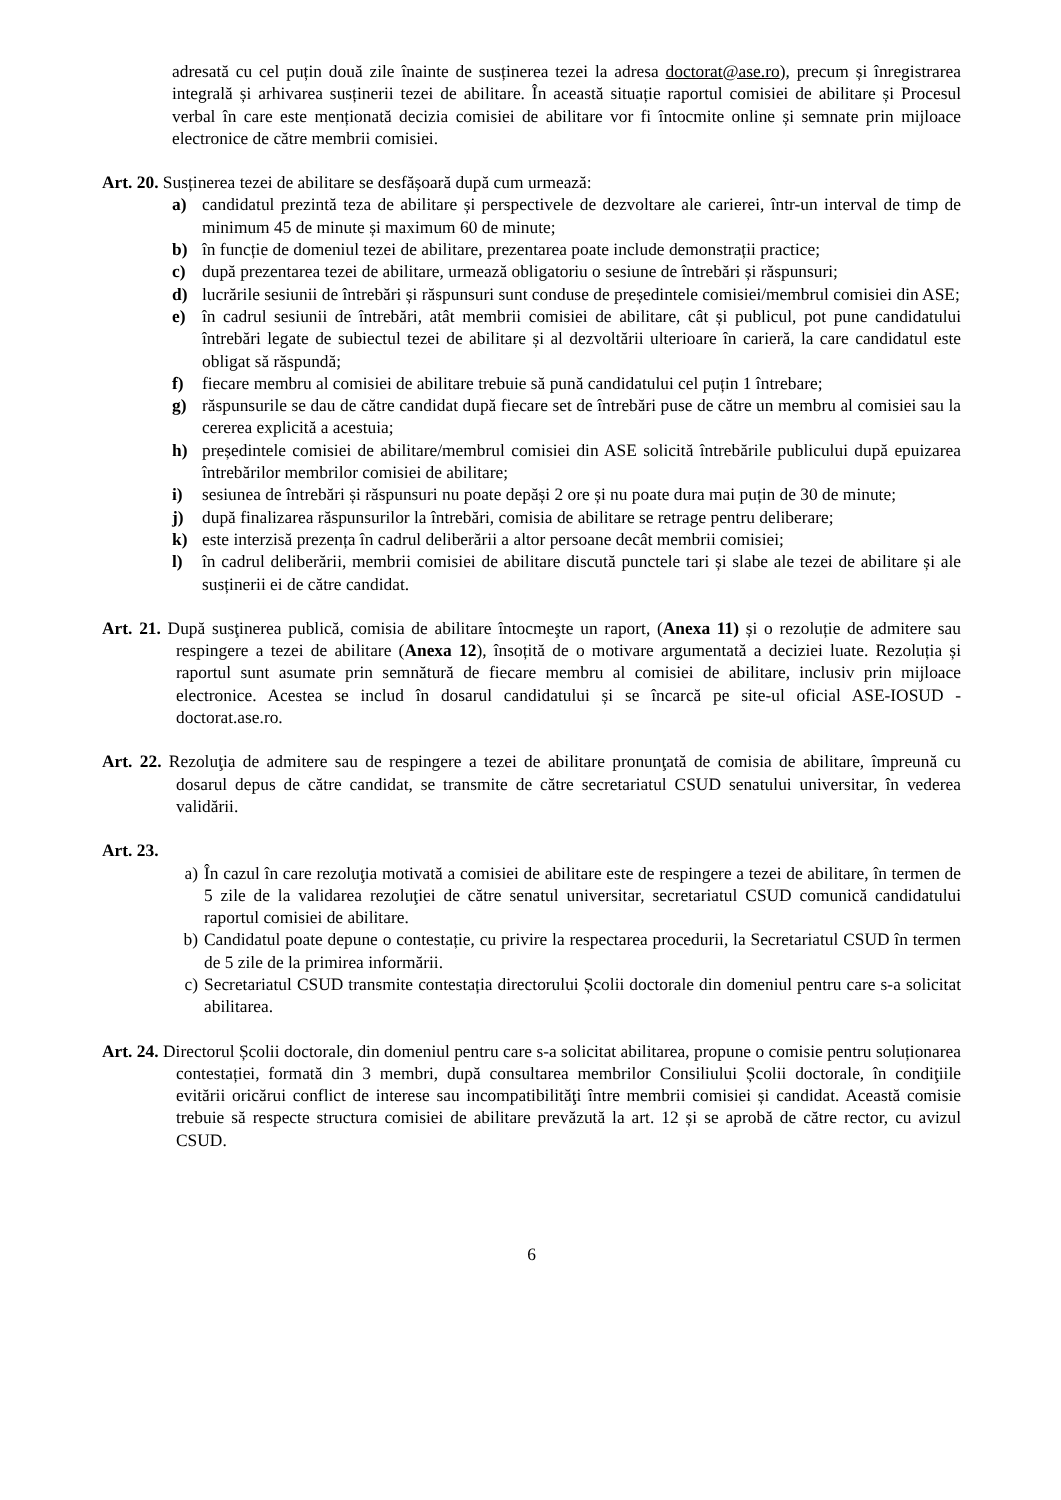adresată cu cel puțin două zile înainte de susținerea tezei la adresa doctorat@ase.ro), precum și înregistrarea integrală și arhivarea susținerii tezei de abilitare. În această situație raportul comisiei de abilitare și Procesul verbal în care este menționată decizia comisiei de abilitare vor fi întocmite online și semnate prin mijloace electronice de către membrii comisiei.
Art. 20. Susținerea tezei de abilitare se desfășoară după cum urmează:
a) candidatul prezintă teza de abilitare și perspectivele de dezvoltare ale carierei, într-un interval de timp de minimum 45 de minute și maximum 60 de minute;
b) în funcție de domeniul tezei de abilitare, prezentarea poate include demonstrații practice;
c) după prezentarea tezei de abilitare, urmează obligatoriu o sesiune de întrebări și răspunsuri;
d) lucrările sesiunii de întrebări și răspunsuri sunt conduse de președintele comisiei/membrul comisiei din ASE;
e) în cadrul sesiunii de întrebări, atât membrii comisiei de abilitare, cât și publicul, pot pune candidatului întrebări legate de subiectul tezei de abilitare și al dezvoltării ulterioare în carieră, la care candidatul este obligat să răspundă;
f) fiecare membru al comisiei de abilitare trebuie să pună candidatului cel puțin 1 întrebare;
g) răspunsurile se dau de către candidat după fiecare set de întrebări puse de către un membru al comisiei sau la cererea explicită a acestuia;
h) președintele comisiei de abilitare/membrul comisiei din ASE solicită întrebările publicului după epuizarea întrebărilor membrilor comisiei de abilitare;
i) sesiunea de întrebări și răspunsuri nu poate depăși 2 ore și nu poate dura mai puțin de 30 de minute;
j) după finalizarea răspunsurilor la întrebări, comisia de abilitare se retrage pentru deliberare;
k) este interzisă prezența în cadrul deliberării a altor persoane decât membrii comisiei;
l) în cadrul deliberării, membrii comisiei de abilitare discută punctele tari și slabe ale tezei de abilitare și ale susținerii ei de către candidat.
Art. 21. După susţinerea publică, comisia de abilitare întocmeşte un raport, (Anexa 11) și o rezoluție de admitere sau respingere a tezei de abilitare (Anexa 12), însoțită de o motivare argumentată a deciziei luate. Rezoluția și raportul sunt asumate prin semnătură de fiecare membru al comisiei de abilitare, inclusiv prin mijloace electronice. Acestea se includ în dosarul candidatului și se încarcă pe site-ul oficial ASE-IOSUD - doctorat.ase.ro.
Art. 22. Rezoluţia de admitere sau de respingere a tezei de abilitare pronunţată de comisia de abilitare, împreună cu dosarul depus de către candidat, se transmite de către secretariatul CSUD senatului universitar, în vederea validării.
Art. 23.
a) În cazul în care rezoluţia motivată a comisiei de abilitare este de respingere a tezei de abilitare, în termen de 5 zile de la validarea rezoluţiei de către senatul universitar, secretariatul CSUD comunică candidatului raportul comisiei de abilitare.
b) Candidatul poate depune o contestație, cu privire la respectarea procedurii, la Secretariatul CSUD în termen de 5 zile de la primirea informării.
c) Secretariatul CSUD transmite contestația directorului Școlii doctorale din domeniul pentru care s-a solicitat abilitarea.
Art. 24. Directorul Școlii doctorale, din domeniul pentru care s-a solicitat abilitarea, propune o comisie pentru soluționarea contestației, formată din 3 membri, după consultarea membrilor Consiliului Școlii doctorale, în condiţiile evitării oricărui conflict de interese sau incompatibilităţi între membrii comisiei și candidat. Această comisie trebuie să respecte structura comisiei de abilitare prevăzută la art. 12 și se aprobă de către rector, cu avizul CSUD.
6